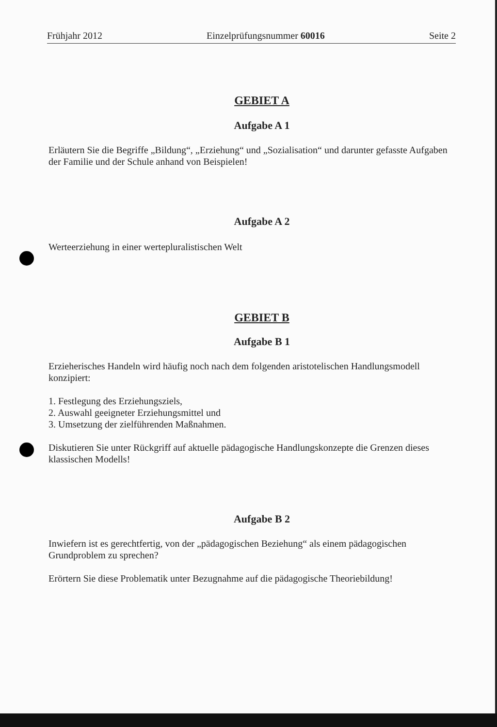Frühjahr 2012 Einzelprüfungsnummer 60016 Seite 2
GEBIET A
Aufgabe A 1
Erläutern Sie die Begriffe „Bildung“, „Erziehung“ und „Sozialisation“ und darunter gefasste Aufgaben der Familie und der Schule anhand von Beispielen!
Aufgabe A 2
Werteerziehung in einer wertepluralistischen Welt
GEBIET B
Aufgabe B 1
Erzieherisches Handeln wird häufig noch nach dem folgenden aristotelischen Handlungsmodell konzipiert:
1. Festlegung des Erziehungsziels,
2. Auswahl geeigneter Erziehungsmittel und
3. Umsetzung der zielführenden Maßnahmen.
Diskutieren Sie unter Rückgriff auf aktuelle pädagogische Handlungskonzepte die Grenzen dieses klassischen Modells!
Aufgabe B 2
Inwiefern ist es gerechtfertig, von der „pädagogischen Beziehung“ als einem pädagogischen Grundproblem zu sprechen?
Erörtern Sie diese Problematik unter Bezugnahme auf die pädagogische Theoriebildung!